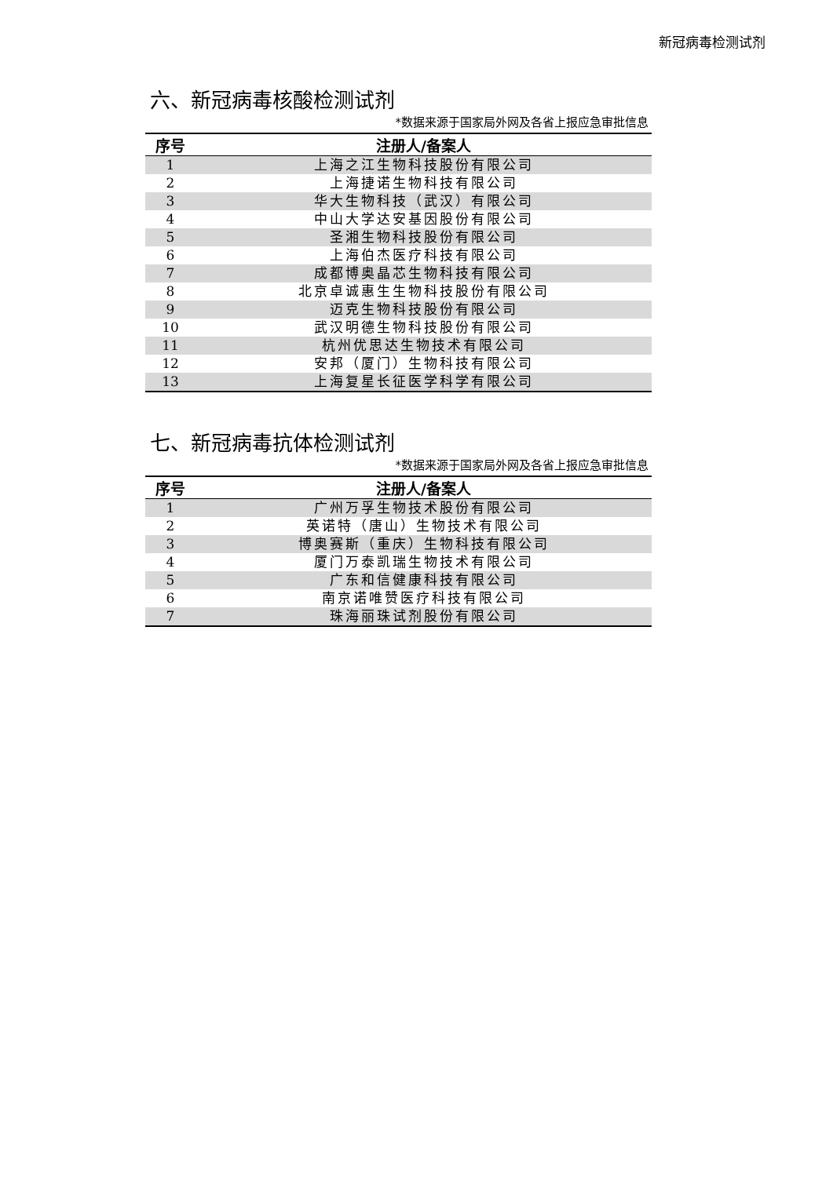新冠病毒检测试剂
六、新冠病毒核酸检测试剂
*数据来源于国家局外网及各省上报应急审批信息
| 序号 | 注册人/备案人 |
| --- | --- |
| 1 | 上海之江生物科技股份有限公司 |
| 2 | 上海捷诺生物科技有限公司 |
| 3 | 华大生物科技（武汉）有限公司 |
| 4 | 中山大学达安基因股份有限公司 |
| 5 | 圣湘生物科技股份有限公司 |
| 6 | 上海伯杰医疗科技有限公司 |
| 7 | 成都博奥晶芯生物科技有限公司 |
| 8 | 北京卓诚惠生生物科技股份有限公司 |
| 9 | 迈克生物科技股份有限公司 |
| 10 | 武汉明德生物科技股份有限公司 |
| 11 | 杭州优思达生物技术有限公司 |
| 12 | 安邦（厦门）生物科技有限公司 |
| 13 | 上海复星长征医学科学有限公司 |
七、新冠病毒抗体检测试剂
*数据来源于国家局外网及各省上报应急审批信息
| 序号 | 注册人/备案人 |
| --- | --- |
| 1 | 广州万孚生物技术股份有限公司 |
| 2 | 英诺特（唐山）生物技术有限公司 |
| 3 | 博奥赛斯（重庆）生物科技有限公司 |
| 4 | 厦门万泰凯瑞生物技术有限公司 |
| 5 | 广东和信健康科技有限公司 |
| 6 | 南京诺唯赞医疗科技有限公司 |
| 7 | 珠海丽珠试剂股份有限公司 |